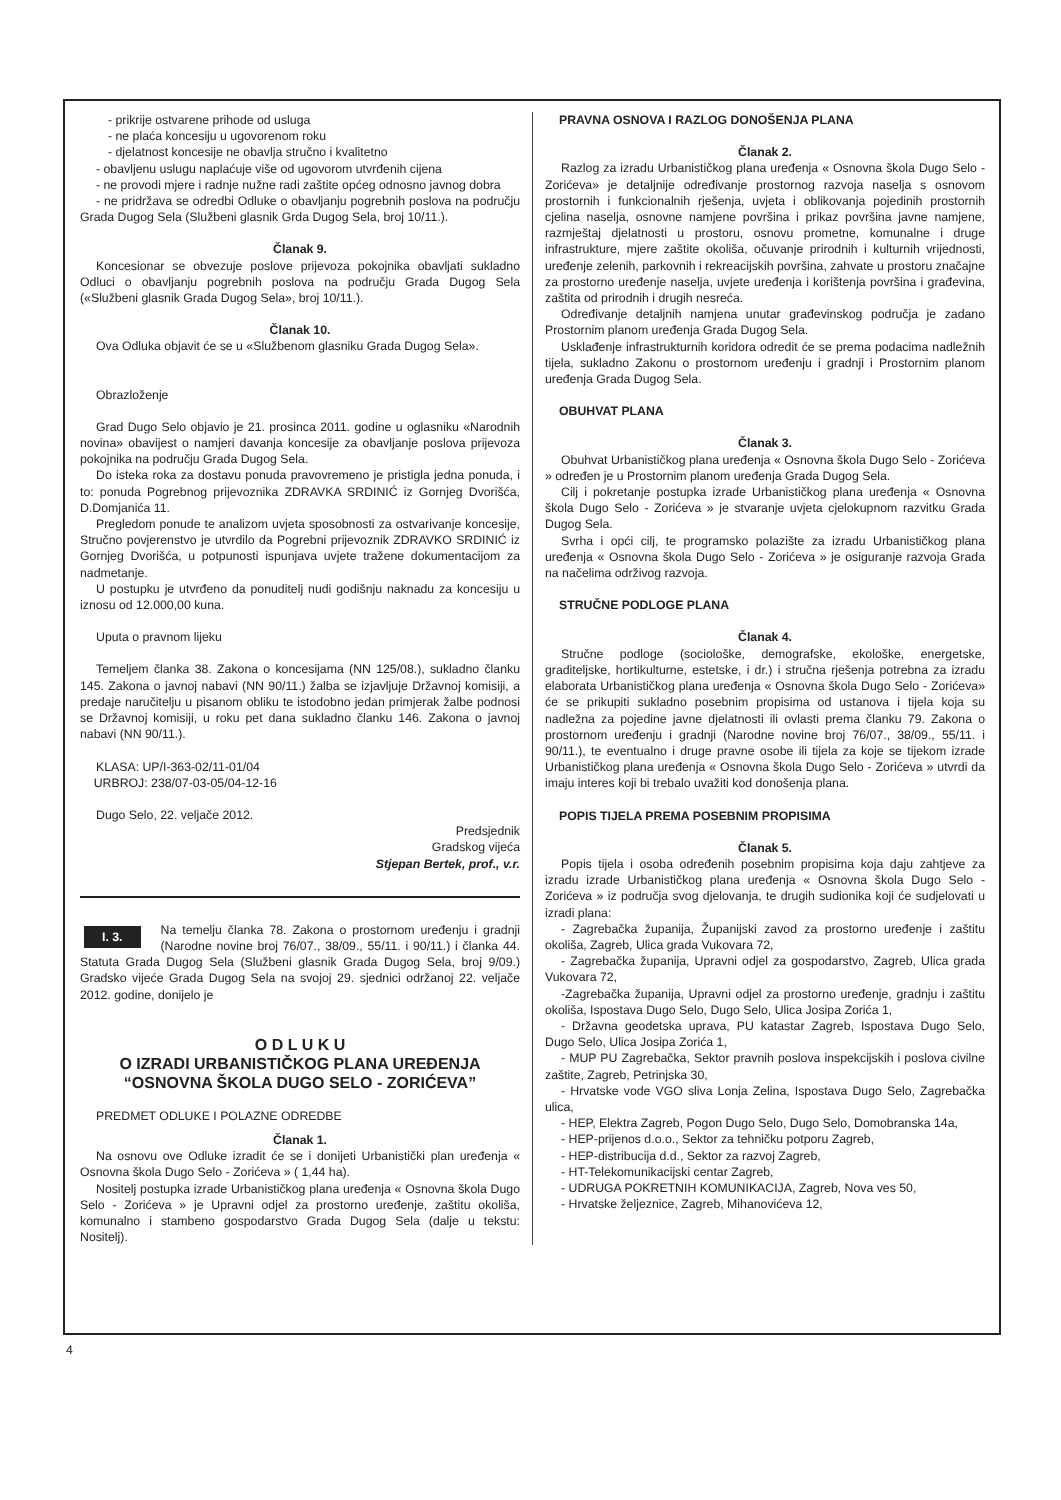- prikrije ostvarene prihode od usluga
- ne plaća koncesiju u ugovorenom roku
- djelatnost koncesije ne obavlja stručno i kvalitetno
- obavljenu uslugu naplaćuje više od ugovorom utvrđenih cijena
- ne provodi mjere i radnje nužne radi zaštite općeg odnosno javnog dobra
- ne pridržava se odredbi Odluke o obavljanju pogrebnih poslova na području Grada Dugog Sela (Službeni glasnik Grda Dugog Sela, broj 10/11.).
Članak 9.
Koncesionar se obvezuje poslove prijevoza pokojnika obavljati sukladno Odluci o obavljanju pogrebnih poslova na području Grada Dugog Sela («Službeni glasnik Grada Dugog Sela», broj 10/11.).
Članak 10.
Ova Odluka objavit će se u «Službenom glasniku Grada Dugog Sela».
Obrazloženje
Grad Dugo Selo objavio je 21. prosinca 2011. godine u oglasniku «Narodnih novina» obavijest o namjeri davanja koncesije za obavljanje poslova prijevoza pokojnika na području Grada Dugog Sela.
Do isteka roka za dostavu ponuda pravovremeno je pristigla jedna ponuda, i to: ponuda Pogrebnog prijevoznika ZDRAVKA SRDINIĆ iz Gornjeg Dvorišća, D.Domjanića 11.
Pregledom ponude te analizom uvjeta sposobnosti za ostvarivanje koncesije, Stručno povjerenstvo je utvrdilo da Pogrebni prijevoznik ZDRAVKO SRDINIĆ iz Gornjeg Dvorišća, u potpunosti ispunjava uvjete tražene dokumentacijom za nadmetanje.
U postupku je utvrđeno da ponuditelj nudi godišnju naknadu za koncesiju u iznosu od 12.000,00 kuna.
Uputa o pravnom lijeku
Temeljem članka 38. Zakona o koncesijama (NN 125/08.), sukladno članku 145. Zakona o javnoj nabavi (NN 90/11.) žalba se izjavljuje Državnoj komisiji, a predaje naručitelju u pisanom obliku te istodobno jedan primjerak žalbe podnosi se Državnoj komisiji, u roku pet dana sukladno članku 146. Zakona o javnoj nabavi (NN 90/11.).
KLASA: UP/I-363-02/11-01/04
URBROJ: 238/07-03-05/04-12-16
Dugo Selo, 22. veljače 2012.
Predsjednik
Gradskog vijeća
Stjepan Bertek, prof., v.r.
I. 3. Na temelju članka 78. Zakona o prostornom uređenju i gradnji (Narodne novine broj 76/07., 38/09., 55/11. i 90/11.) i članka 44. Statuta Grada Dugog Sela (Službeni glasnik Grada Dugog Sela, broj 9/09.) Gradsko vijeće Grada Dugog Sela na svojoj 29. sjednici održanoj 22. veljače 2012. godine, donijelo je
O D L U K U
O IZRADI URBANISTIČKOG PLANA UREĐENJA
“OSNOVNA ŠKOLA DUGO SELO - ZORIĆEVA”
PREDMET ODLUKE I POLAZNE ODREDBE
Članak 1.
Na osnovu ove Odluke izradit će se i donijeti Urbanistički plan uređenja « Osnovna škola Dugo Selo - Zorićeva » ( 1,44 ha).
Nositelj postupka izrade Urbanističkog plana uređenja « Osnovna škola Dugo Selo - Zorićeva » je Upravni odjel za prostorno uređenje, zaštitu okoliša, komunalno i stambeno gospodarstvo Grada Dugog Sela (dalje u tekstu: Nositelj).
PRAVNA OSNOVA I RAZLOG DONOŠENJA PLANA
Članak 2.
Razlog za izradu Urbanističkog plana uređenja « Osnovna škola Dugo Selo - Zorićeva» je detaljnije određivanje prostornog razvoja naselja s osnovom prostornih i funkcionalnih rješenja, uvjeta i oblikovanja pojedinih prostornih cjelina naselja, osnovne namjene površina i prikaz površina javne namjene, razmještaj djelatnosti u prostoru, osnovu prometne, komunalne i druge infrastrukture, mjere zaštite okoliša, očuvanje prirodnih i kulturnih vrijednosti, uređenje zelenih, parkovnih i rekreacijskih površina, zahvate u prostoru značajne za prostorno uređenje naselja, uvjete uređenja i korištenja površina i građevina, zaštita od prirodnih i drugih nesreća.
Određivanje detaljnih namjena unutar građevinskog područja je zadano Prostornim planom uređenja Grada Dugog Sela.
Usklađenje infrastrukturnih koridora odredit će se prema podacima nadležnih tijela, sukladno Zakonu o prostornom uređenju i gradnji i Prostornim planom uređenja Grada Dugog Sela.
OBUHVAT PLANA
Članak 3.
Obuhvat Urbanističkog plana uređenja « Osnovna škola Dugo Selo - Zorićeva » određen je u Prostornim planom uređenja Grada Dugog Sela.
Cilj i pokretanje postupka izrade Urbanističkog plana uređenja « Osnovna škola Dugo Selo - Zorićeva » je stvaranje uvjeta cjelokupnom razvitku Grada Dugog Sela.
Svrha i opći cilj, te programsko polazište za izradu Urbanističkog plana uređenja « Osnovna škola Dugo Selo - Zorićeva » je osiguranje razvoja Grada na načelima održivog razvoja.
STRUČNE PODLOGE PLANA
Članak 4.
Stručne podloge (sociološke, demografske, ekološke, energetske, graditeljske, hortikulturne, estetske, i dr.) i stručna rješenja potrebna za izradu elaborata Urbanističkog plana uređenja « Osnovna škola Dugo Selo - Zorićeva» će se prikupiti sukladno posebnim propisima od ustanova i tijela koja su nadležna za pojedine javne djelatnosti ili ovlasti prema članku 79. Zakona o prostornom uređenju i gradnji (Narodne novine broj 76/07., 38/09., 55/11. i 90/11.), te eventualno i druge pravne osobe ili tijela za koje se tijekom izrade Urbanističkog plana uređenja « Osnovna škola Dugo Selo - Zorićeva » utvrdi da imaju interes koji bi trebalo uvažiti kod donošenja plana.
POPIS TIJELA PREMA POSEBNIM PROPISIMA
Članak 5.
Popis tijela i osoba određenih posebnim propisima koja daju zahtjeve za izradu izrade Urbanističkog plana uređenja « Osnovna škola Dugo Selo - Zorićeva » iz područja svog djelovanja, te drugih sudionika koji će sudjelovati u izradi plana:
- Zagrebačka županija, Županijski zavod za prostorno uređenje i zaštitu okoliša, Zagreb, Ulica grada Vukovara 72,
- Zagrebačka županija, Upravni odjel za gospodarstvo, Zagreb, Ulica grada Vukovara 72,
-Zagrebačka županija, Upravni odjel za prostorno uređenje, gradnju i zaštitu okoliša, Ispostava Dugo Selo, Dugo Selo, Ulica Josipa Zorića 1,
- Državna geodetska uprava, PU katastar Zagreb, Ispostava Dugo Selo, Dugo Selo, Ulica Josipa Zorića 1,
- MUP PU Zagrebačka, Sektor pravnih poslova inspekcijskih i poslova civilne zaštite, Zagreb, Petrinjska 30,
- Hrvatske vode VGO sliva Lonja Zelina, Ispostava Dugo Selo, Zagrebačka ulica,
- HEP, Elektra Zagreb, Pogon Dugo Selo, Dugo Selo, Domobranska 14a,
- HEP-prijenos d.o.o., Sektor za tehničku potporu Zagreb,
- HEP-distribucija d.d., Sektor za razvoj Zagreb,
- HT-Telekomunikacijski centar Zagreb,
- UDRUGA POKRETNIH KOMUNIKACIJA, Zagreb, Nova ves 50,
- Hrvatske željeznice, Zagreb, Mihanovićeva 12,
4